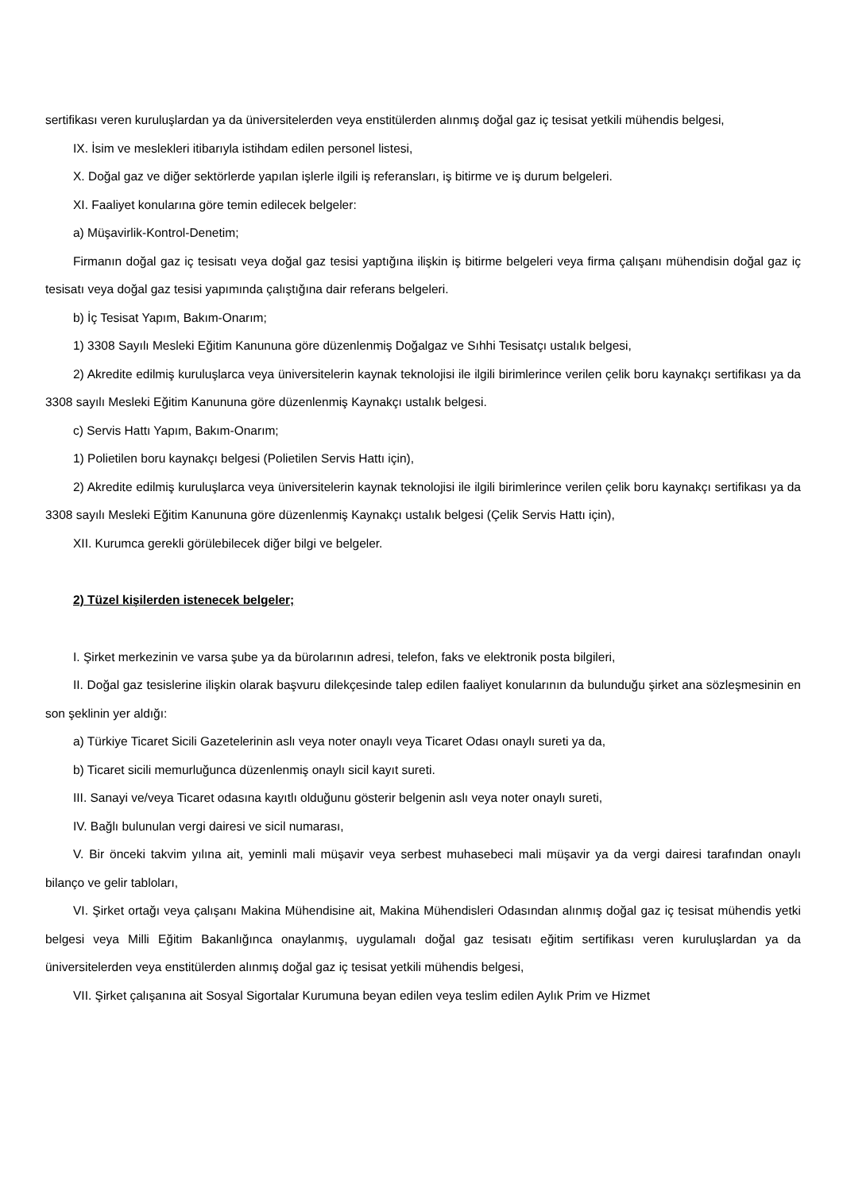sertifikası veren kuruluşlardan ya da üniversitelerden veya enstitülerden alınmış doğal gaz iç tesisat yetkili mühendis belgesi,
IX. İsim ve meslekleri itibarıyla istihdam edilen personel listesi,
X. Doğal gaz ve diğer sektörlerde yapılan işlerle ilgili iş referansları, iş bitirme ve iş durum belgeleri.
XI. Faaliyet konularına göre temin edilecek belgeler:
a) Müşavirlik-Kontrol-Denetim;
Firmanın doğal gaz iç tesisatı veya doğal gaz tesisi yaptığına ilişkin iş bitirme belgeleri veya firma çalışanı mühendisin doğal gaz iç tesisatı veya doğal gaz tesisi yapımında çalıştığına dair referans belgeleri.
b) İç Tesisat Yapım, Bakım-Onarım;
1) 3308 Sayılı Mesleki Eğitim Kanununa göre düzenlenmiş Doğalgaz ve Sıhhi Tesisatçı ustalık belgesi,
2) Akredite edilmiş kuruluşlarca veya üniversitelerin kaynak teknolojisi ile ilgili birimlerince verilen çelik boru kaynakçı sertifikası ya da 3308 sayılı Mesleki Eğitim Kanununa göre düzenlenmiş Kaynakçı ustalık belgesi.
c) Servis Hattı Yapım, Bakım-Onarım;
1) Polietilen boru kaynakçı belgesi (Polietilen Servis Hattı için),
2) Akredite edilmiş kuruluşlarca veya üniversitelerin kaynak teknolojisi ile ilgili birimlerince verilen çelik boru kaynakçı sertifikası ya da 3308 sayılı Mesleki Eğitim Kanununa göre düzenlenmiş Kaynakçı ustalık belgesi (Çelik Servis Hattı için),
XII. Kurumca gerekli görülebilecek diğer bilgi ve belgeler.
2) Tüzel kişilerden istenecek belgeler;
I. Şirket merkezinin ve varsa şube ya da bürolarının adresi, telefon, faks ve elektronik posta bilgileri,
II. Doğal gaz tesislerine ilişkin olarak başvuru dilekçesinde talep edilen faaliyet konularının da bulunduğu şirket ana sözleşmesinin en son şeklinin yer aldığı:
a) Türkiye Ticaret Sicili Gazetelerinin aslı veya noter onaylı veya Ticaret Odası onaylı sureti ya da,
b) Ticaret sicili memurluğunca düzenlenmiş onaylı sicil kayıt sureti.
III. Sanayi ve/veya Ticaret odasına kayıtlı olduğunu gösterir belgenin aslı veya noter onaylı sureti,
IV. Bağlı bulunulan vergi dairesi ve sicil numarası,
V. Bir önceki takvim yılına ait, yeminli mali müşavir veya serbest muhasebeci mali müşavir ya da vergi dairesi tarafından onaylı bilanço ve gelir tabloları,
VI. Şirket ortağı veya çalışanı Makina Mühendisine ait, Makina Mühendisleri Odasından alınmış doğal gaz iç tesisat mühendis yetki belgesi veya Milli Eğitim Bakanlığınca onaylanmış, uygulamalı doğal gaz tesisatı eğitim sertifikası veren kuruluşlardan ya da üniversitelerden veya enstitülerden alınmış doğal gaz iç tesisat yetkili mühendis belgesi,
VII. Şirket çalışanına ait Sosyal Sigortalar Kurumuna beyan edilen veya teslim edilen Aylık Prim ve Hizmet